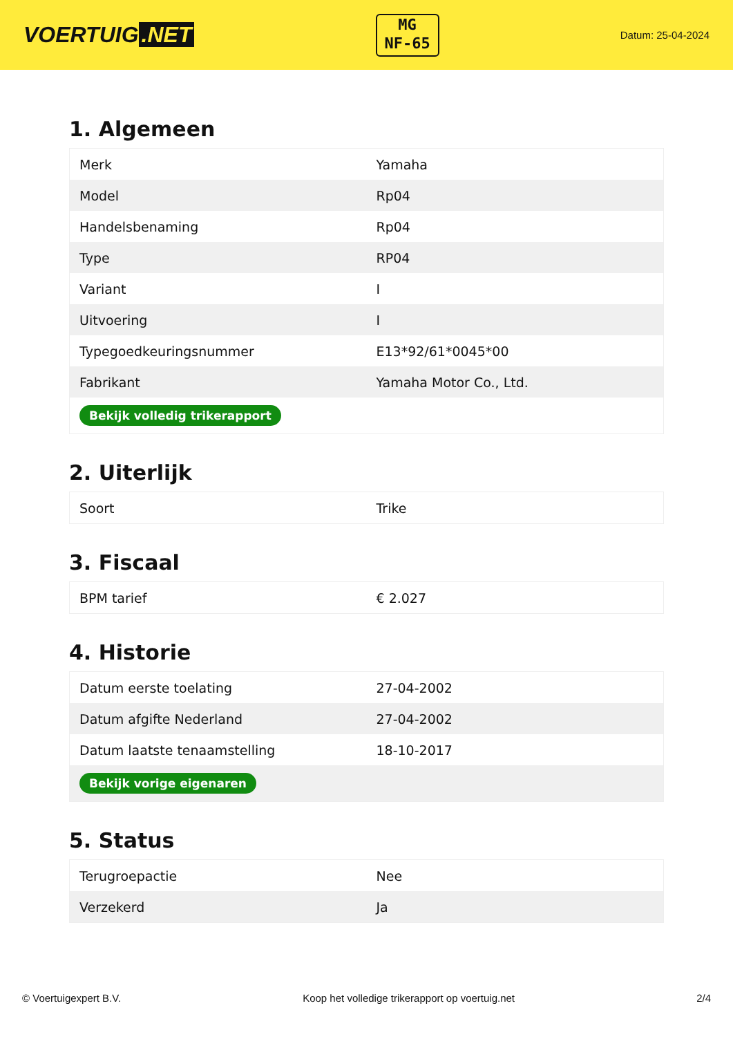VOERTUIG.NET
MG
NF-65
Datum: 25-04-2024
1. Algemeen
| Merk | Yamaha |
| Model | Rp04 |
| Handelsbenaming | Rp04 |
| Type | RP04 |
| Variant | I |
| Uitvoering | I |
| Typegoedkeuringsnummer | E13*92/61*0045*00 |
| Fabrikant | Yamaha Motor Co., Ltd. |
| Bekijk volledig trikerapport | |
2. Uiterlijk
| Soort | Trike |
3. Fiscaal
| BPM tarief | € 2.027 |
4. Historie
| Datum eerste toelating | 27-04-2002 |
| Datum afgifte Nederland | 27-04-2002 |
| Datum laatste tenaamstelling | 18-10-2017 |
| Bekijk vorige eigenaren | |
5. Status
| Terugroepactie | Nee |
| Verzekerd | Ja |
© Voertuigexpert B.V. Koop het volledige trikerapport op voertuig.net 2/4